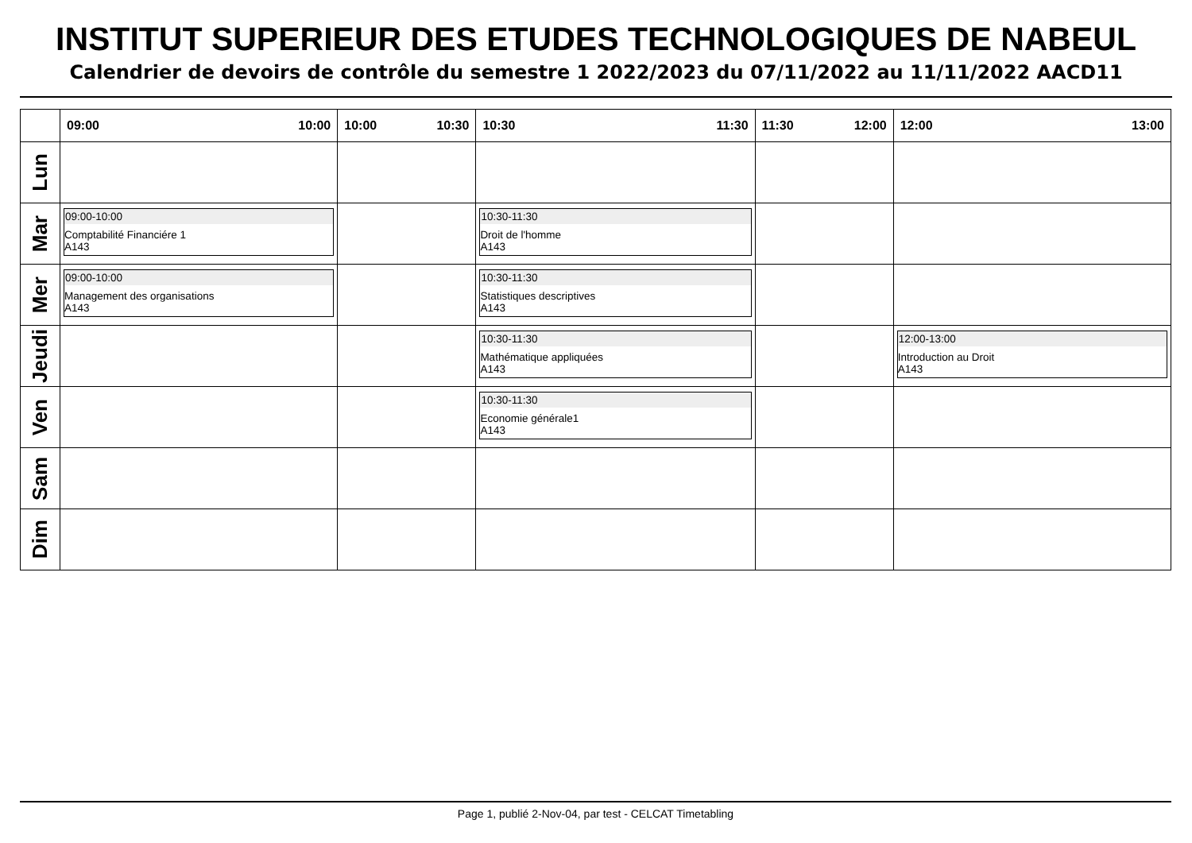INSTITUT SUPERIEUR DES ETUDES TECHNOLOGIQUES DE NABEUL
Calendrier de devoirs de contrôle du semestre 1 2022/2023 du 07/11/2022 au 11/11/2022 AACD11
| | 09:00 10:00 | 10:00 10:30 | 10:30 11:30 | 11:30 12:00 | 12:00 13:00 |
| --- | --- | --- | --- | --- | --- |
| Lun | | | | | |
| Mar | 09:00-10:00 Comptabilité Financiére 1 A143 | | 10:30-11:30 Droit de l'homme A143 | | |
| Mer | 09:00-10:00 Management des organisations A143 | | 10:30-11:30 Statistiques descriptives A143 | | |
| Jeudi | | | 10:30-11:30 Mathématique appliquées A143 | | 12:00-13:00 Introduction au Droit A143 |
| Ven | | | 10:30-11:30 Economie générale1 A143 | | |
| Sam | | | | | |
| Dim | | | | | |
Page 1, publié 2-Nov-04, par test - CELCAT Timetabling